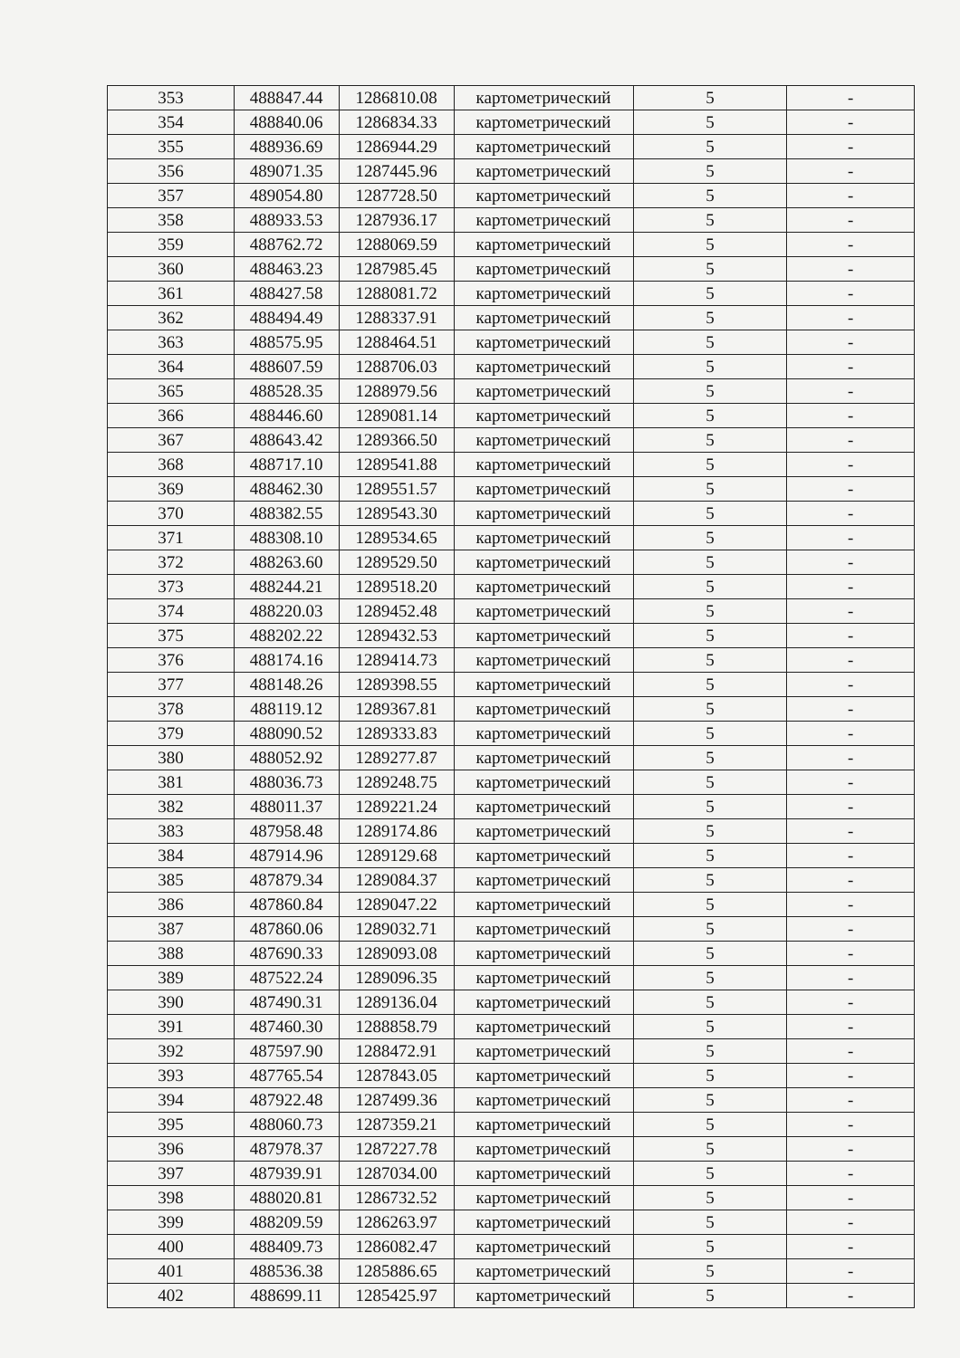| 353 | 488847.44 | 1286810.08 | картометрический | 5 | - |
| 354 | 488840.06 | 1286834.33 | картометрический | 5 | - |
| 355 | 488936.69 | 1286944.29 | картометрический | 5 | - |
| 356 | 489071.35 | 1287445.96 | картометрический | 5 | - |
| 357 | 489054.80 | 1287728.50 | картометрический | 5 | - |
| 358 | 488933.53 | 1287936.17 | картометрический | 5 | - |
| 359 | 488762.72 | 1288069.59 | картометрический | 5 | - |
| 360 | 488463.23 | 1287985.45 | картометрический | 5 | - |
| 361 | 488427.58 | 1288081.72 | картометрический | 5 | - |
| 362 | 488494.49 | 1288337.91 | картометрический | 5 | - |
| 363 | 488575.95 | 1288464.51 | картометрический | 5 | - |
| 364 | 488607.59 | 1288706.03 | картометрический | 5 | - |
| 365 | 488528.35 | 1288979.56 | картометрический | 5 | - |
| 366 | 488446.60 | 1289081.14 | картометрический | 5 | - |
| 367 | 488643.42 | 1289366.50 | картометрический | 5 | - |
| 368 | 488717.10 | 1289541.88 | картометрический | 5 | - |
| 369 | 488462.30 | 1289551.57 | картометрический | 5 | - |
| 370 | 488382.55 | 1289543.30 | картометрический | 5 | - |
| 371 | 488308.10 | 1289534.65 | картометрический | 5 | - |
| 372 | 488263.60 | 1289529.50 | картометрический | 5 | - |
| 373 | 488244.21 | 1289518.20 | картометрический | 5 | - |
| 374 | 488220.03 | 1289452.48 | картометрический | 5 | - |
| 375 | 488202.22 | 1289432.53 | картометрический | 5 | - |
| 376 | 488174.16 | 1289414.73 | картометрический | 5 | - |
| 377 | 488148.26 | 1289398.55 | картометрический | 5 | - |
| 378 | 488119.12 | 1289367.81 | картометрический | 5 | - |
| 379 | 488090.52 | 1289333.83 | картометрический | 5 | - |
| 380 | 488052.92 | 1289277.87 | картометрический | 5 | - |
| 381 | 488036.73 | 1289248.75 | картометрический | 5 | - |
| 382 | 488011.37 | 1289221.24 | картометрический | 5 | - |
| 383 | 487958.48 | 1289174.86 | картометрический | 5 | - |
| 384 | 487914.96 | 1289129.68 | картометрический | 5 | - |
| 385 | 487879.34 | 1289084.37 | картометрический | 5 | - |
| 386 | 487860.84 | 1289047.22 | картометрический | 5 | - |
| 387 | 487860.06 | 1289032.71 | картометрический | 5 | - |
| 388 | 487690.33 | 1289093.08 | картометрический | 5 | - |
| 389 | 487522.24 | 1289096.35 | картометрический | 5 | - |
| 390 | 487490.31 | 1289136.04 | картометрический | 5 | - |
| 391 | 487460.30 | 1288858.79 | картометрический | 5 | - |
| 392 | 487597.90 | 1288472.91 | картометрический | 5 | - |
| 393 | 487765.54 | 1287843.05 | картометрический | 5 | - |
| 394 | 487922.48 | 1287499.36 | картометрический | 5 | - |
| 395 | 488060.73 | 1287359.21 | картометрический | 5 | - |
| 396 | 487978.37 | 1287227.78 | картометрический | 5 | - |
| 397 | 487939.91 | 1287034.00 | картометрический | 5 | - |
| 398 | 488020.81 | 1286732.52 | картометрический | 5 | - |
| 399 | 488209.59 | 1286263.97 | картометрический | 5 | - |
| 400 | 488409.73 | 1286082.47 | картометрический | 5 | - |
| 401 | 488536.38 | 1285886.65 | картометрический | 5 | - |
| 402 | 488699.11 | 1285425.97 | картометрический | 5 | - |